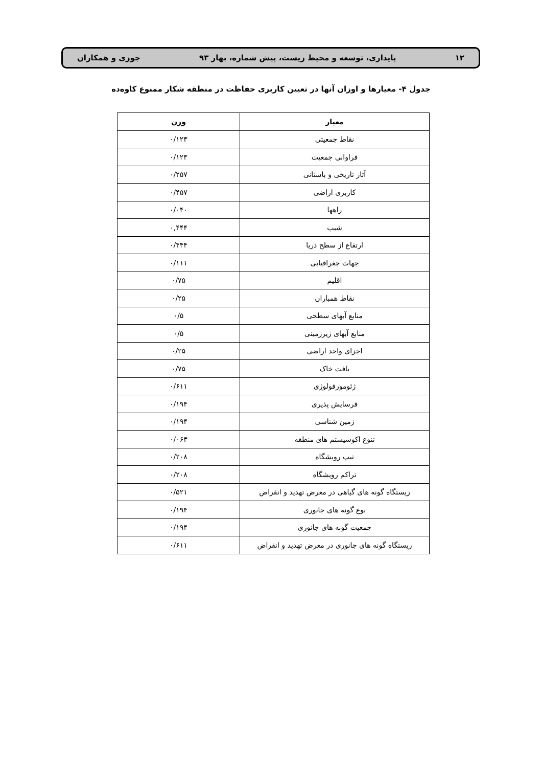۱۲ پایداری، توسعه و محیط زیست، پیش شماره، بهار ۹۳ جوزی و همکاران
جدول ۴- معیارها و اوزان آنها در تعیین کاربری حفاظت در منطقه شکار ممنوع کاوه‌ده
| معیار | وزن |
| --- | --- |
| نقاط جمعیتی | ۰/۱۲۳ |
| فراوانی جمعیت | ۰/۱۲۳ |
| آثار تاریخی و باستانی | ۰/۲۵۷ |
| کاربری اراضی | ۰/۴۵۷ |
| راهها | ۰/۰۴۰ |
| شیب | ۰,۴۴۴ |
| ارتفاع از سطح دریا | ۰/۴۴۴ |
| جهات جغرافیایی | ۰/۱۱۱ |
| اقلیم | ۰/۷۵ |
| نقاط همباران | ۰/۲۵ |
| منابع آبهای سطحی | ۰/۵ |
| منابع آبهای زیرزمینی | ۰/۵ |
| اجزای واحد اراضی | ۰/۲۵ |
| بافت خاک | ۰/۷۵ |
| ژئومورفولوژی | ۰/۶۱۱ |
| فرسایش پذیری | ۰/۱۹۴ |
| زمین شناسی | ۰/۱۹۴ |
| تنوع اکوسیستم های منطقه | ۰/۰۶۳ |
| تیپ رویشگاه | ۰/۲۰۸ |
| تراکم رویشگاه | ۰/۲۰۸ |
| زیستگاه گونه های گیاهی در معرض تهدید و انقراض | ۰/۵۲۱ |
| نوع گونه های جانوری | ۰/۱۹۴ |
| جمعیت گونه های جانوری | ۰/۱۹۴ |
| زیستگاه گونه های جانوری در معرض تهدید و انقراض | ۰/۶۱۱ |